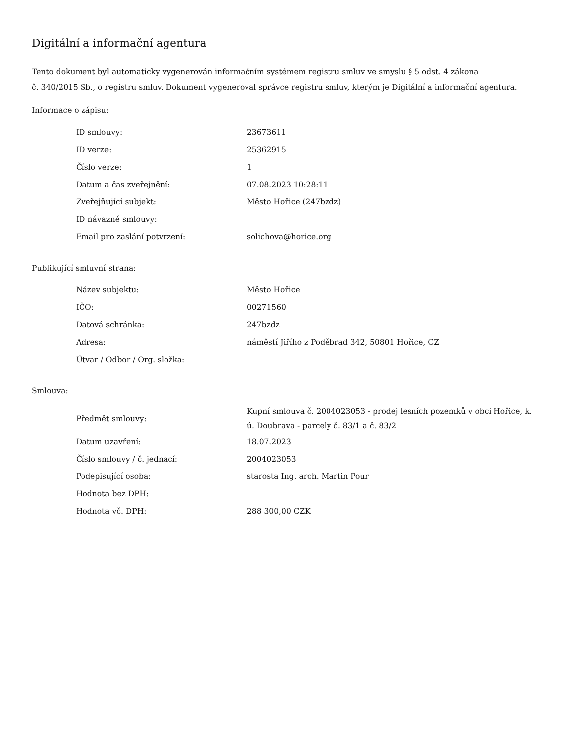Digitální a informační agentura
Tento dokument byl automaticky vygenerován informačním systémem registru smluv ve smyslu § 5 odst. 4 zákona
č. 340/2015 Sb., o registru smluv. Dokument vygeneroval správce registru smluv, kterým je Digitální a informační agentura.
Informace o zápisu:
| ID smlouvy: | 23673611 |
| ID verze: | 25362915 |
| Číslo verze: | 1 |
| Datum a čas zveřejnění: | 07.08.2023 10:28:11 |
| Zveřejňující subjekt: | Město Hořice (247bzdz) |
| ID návazné smlouvy: | |
| Email pro zaslání potvrzení: | solichova@horice.org |
Publikující smluvní strana:
| Název subjektu: | Město Hořice |
| IČO: | 00271560 |
| Datová schránka: | 247bzdz |
| Adresa: | náměstí Jiřího z Poděbrad 342, 50801 Hořice, CZ |
| Útvar / Odbor / Org. složka: | |
Smlouva:
| Předmět smlouvy: | Kupní smlouva č. 2004023053 - prodej lesních pozemků v obci Hořice, k. ú. Doubrava - parcely č. 83/1 a č. 83/2 |
| Datum uzavření: | 18.07.2023 |
| Číslo smlouvy / č. jednací: | 2004023053 |
| Podepisující osoba: | starosta Ing. arch. Martin Pour |
| Hodnota bez DPH: | |
| Hodnota vč. DPH: | 288 300,00 CZK |